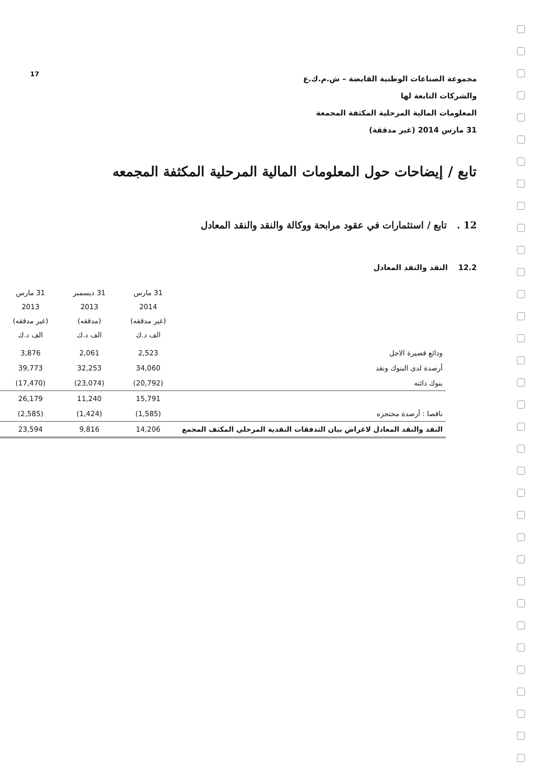مجموعة الصناعات الوطنية القابضة – ش.م.ك.ع
والشركات التابعة لها
المعلومات المالية المرحلية المكثفة المجمعة
31 مارس 2014 (غير مدققة)
17
تابع / إيضاحات حول المعلومات المالية المرحلية المكثفة المجمعه
12 . تابع / استثمارات في عقود مرابحة ووكالة والنقد والنقد المعادل
12.2 النقد والنقد المعادل
| | 31 مارس 2014 (غير مدققه) الف د.ك | 31 ديسمبر 2013 (مدققه) الف د.ك | 31 مارس 2013 (غير مدققه) الف د.ك |
| --- | --- | --- | --- |
| ودائع قصيرة الاجل | 2,523 | 2,061 | 3,876 |
| أرصدة لدى البنوك ونقد | 34,060 | 32,253 | 39,773 |
| بنوك دائنه | (20,792) | (23,074) | (17,470) |
| | 15,791 | 11,240 | 26,179 |
| ناقصا : أرصدة محتجزه | (1,585) | (1,424) | (2,585) |
| النقد والنقد المعادل لاغراض بيان التدفقات النقدية المرحلي المكثف المجمع | 14,206 | 9,816 | 23,594 |